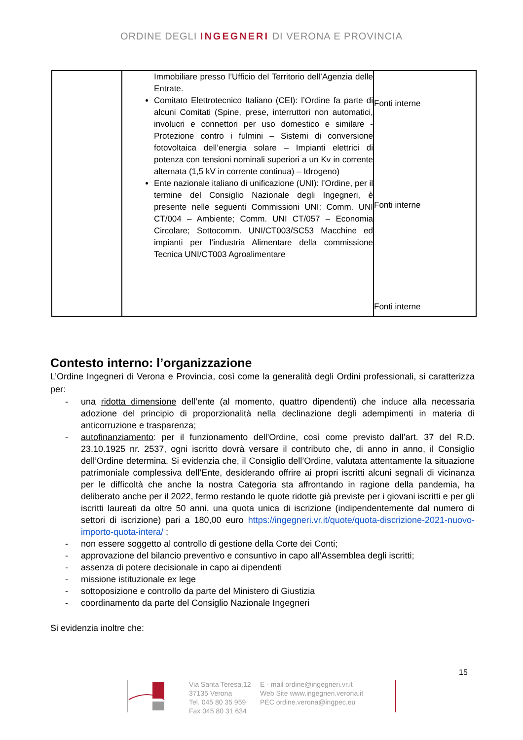ORDINE DEGLI INGEGNERI DI VERONA E PROVINCIA
| | Immobiliare presso l’Ufficio del Territorio dell’Agenzia delle Entrate. Comitato Elettrotecnico Italiano (CEI): l’Ordine fa parte di alcuni Comitati (Spine, prese, interruttori non automatici, involucri e connettori per uso domestico e similare - Protezione contro i fulmini – Sistemi di conversione fotovoltaica dell’energia solare – Impianti elettrici di potenza con tensioni nominali superiori a un Kv in corrente alternata (1,5 kV in corrente continua) – Idrogeno) Ente nazionale italiano di unificazione (UNI): l’Ordine, per il termine del Consiglio Nazionale degli Ingegneri, è presente nelle seguenti Commissioni UNI: Comm. UNI CT/004 – Ambiente; Comm. UNI CT/057 – Economia Circolare; Sottocomm. UNI/CT003/SC53 Macchine ed impianti per l’industria Alimentare della commissione Tecnica UNI/CT003 Agroalimentare | Fonti interne Fonti interne Fonti interne |
Contesto interno: l’organizzazione
L’Ordine Ingegneri di Verona e Provincia, così come la generalità degli Ordini professionali, si caratterizza per:
- una ridotta dimensione dell’ente (al momento, quattro dipendenti) che induce alla necessaria adozione del principio di proporzionalità nella declinazione degli adempimenti in materia di anticorruzione e trasparenza;
- autofinanziamento: per il funzionamento dell'Ordine, così come previsto dall’art. 37 del R.D. 23.10.1925 nr. 2537, ogni iscritto dovrà versare il contributo che, di anno in anno, il Consiglio dell’Ordine determina. Si evidenzia che, il Consiglio dell’Ordine, valutata attentamente la situazione patrimoniale complessiva dell’Ente, desiderando offrire ai propri iscritti alcuni segnali di vicinanza per le difficoltà che anche la nostra Categoria sta affrontando in ragione della pandemia, ha deliberato anche per il 2022, fermo restando le quote ridotte già previste per i giovani iscritti e per gli iscritti laureati da oltre 50 anni, una quota unica di iscrizione (indipendentemente dal numero di settori di iscrizione) pari a 180,00 euro https://ingegneri.vr.it/quote/quota-discrizione-2021-nuovo-importo-quota-intera/ ;
- non essere soggetto al controllo di gestione della Corte dei Conti;
- approvazione del bilancio preventivo e consuntivo in capo all’Assemblea degli iscritti;
- assenza di potere decisionale in capo ai dipendenti
- missione istituzionale ex lege
- sottoposizione e controllo da parte del Ministero di Giustizia
- coordinamento da parte del Consiglio Nazionale Ingegneri
Si evidenzia inoltre che:
15
Via Santa Teresa,12
37135 Verona
Tel. 045 80 35 959
Fax 045 80 31 634
E - mail ordine@ingegneri.vr.it
Web Site www.ingegneri.verona.it
PEC ordine.verona@ingpec.eu